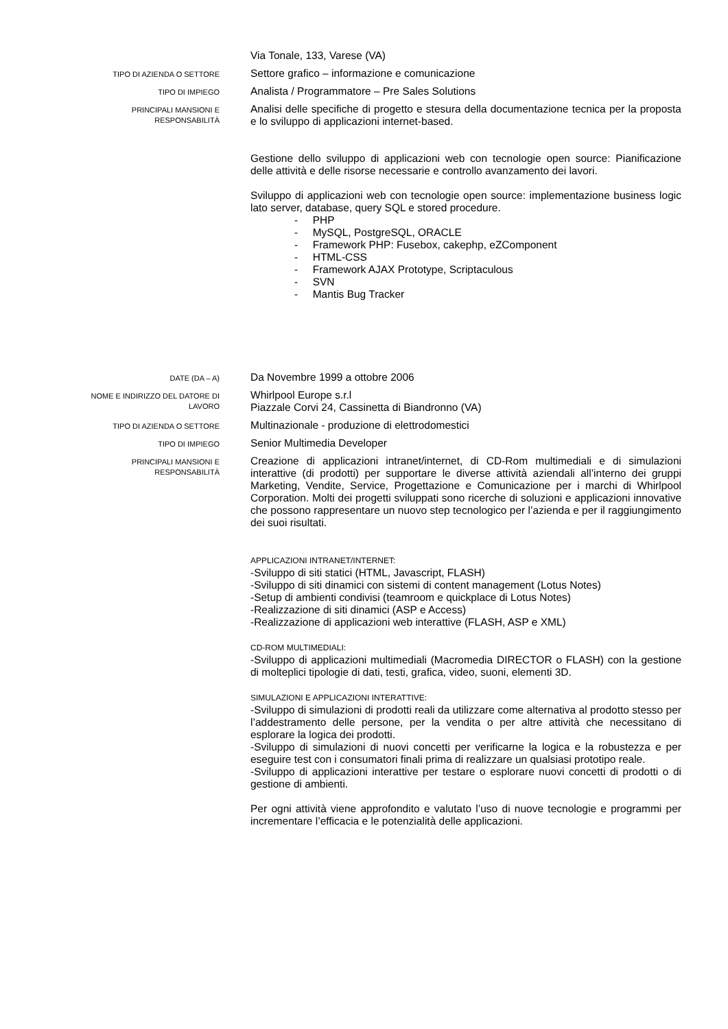Via Tonale, 133, Varese (VA)
TIPO DI AZIENDA O SETTORE
Settore grafico – informazione e comunicazione
TIPO DI IMPIEGO
Analista / Programmatore – Pre Sales Solutions
PRINCIPALI MANSIONI E
RESPONSABILITÀ
Analisi delle specifiche di progetto e stesura della documentazione tecnica per la proposta e lo sviluppo di applicazioni internet-based.
Gestione dello sviluppo di applicazioni web con tecnologie open source: Pianificazione delle attività e delle risorse necessarie e controllo avanzamento dei lavori.
Sviluppo di applicazioni web con tecnologie open source: implementazione business logic lato server, database, query SQL e stored procedure.
- PHP
- MySQL, PostgreSQL, ORACLE
- Framework PHP: Fusebox, cakephp, eZComponent
- HTML-CSS
- Framework AJAX Prototype, Scriptaculous
- SVN
- Mantis Bug Tracker
DATE (DA – A)
Da Novembre 1999 a ottobre 2006
NOME E INDIRIZZO DEL DATORE DI
LAVORO
Whirlpool Europe s.r.l
Piazzale Corvi 24, Cassinetta di Biandronno (VA)
TIPO DI AZIENDA O SETTORE
Multinazionale - produzione di elettrodomestici
TIPO DI IMPIEGO
Senior Multimedia Developer
PRINCIPALI MANSIONI E
RESPONSABILITÀ
Creazione di applicazioni intranet/internet, di CD-Rom multimediali e di simulazioni interattive (di prodotti) per supportare le diverse attività aziendali all’interno dei gruppi Marketing, Vendite, Service, Progettazione e Comunicazione per i marchi di Whirlpool Corporation. Molti dei progetti sviluppati sono ricerche di soluzioni e applicazioni innovative che possono rappresentare un nuovo step tecnologico per l’azienda e per il raggiungimento dei suoi risultati.
APPLICAZIONI INTRANET/INTERNET:
-Sviluppo di siti statici (HTML, Javascript, FLASH)
-Sviluppo di siti dinamici con sistemi di content management (Lotus Notes)
-Setup di ambienti condivisi (teamroom e quickplace di Lotus Notes)
-Realizzazione di siti dinamici (ASP e Access)
-Realizzazione di applicazioni web interattive (FLASH, ASP e XML)
CD-ROM MULTIMEDIALI:
-Sviluppo di applicazioni multimediali (Macromedia DIRECTOR o FLASH) con la gestione di molteplici tipologie di dati, testi, grafica, video, suoni, elementi 3D.
SIMULAZIONI E APPLICAZIONI INTERATTIVE:
-Sviluppo di simulazioni di prodotti reali da utilizzare come alternativa al prodotto stesso per l’addestramento delle persone, per la vendita o per altre attività che necessitano di esplorare la logica dei prodotti.
-Sviluppo di simulazioni di nuovi concetti per verificarne la logica e la robustezza e per eseguire test con i consumatori finali prima di realizzare un qualsiasi prototipo reale.
-Sviluppo di applicazioni interattive per testare o esplorare nuovi concetti di prodotti o di gestione di ambienti.
Per ogni attività viene approfondito e valutato l’uso di nuove tecnologie e programmi per incrementare l’efficacia e le potenzialità delle applicazioni.